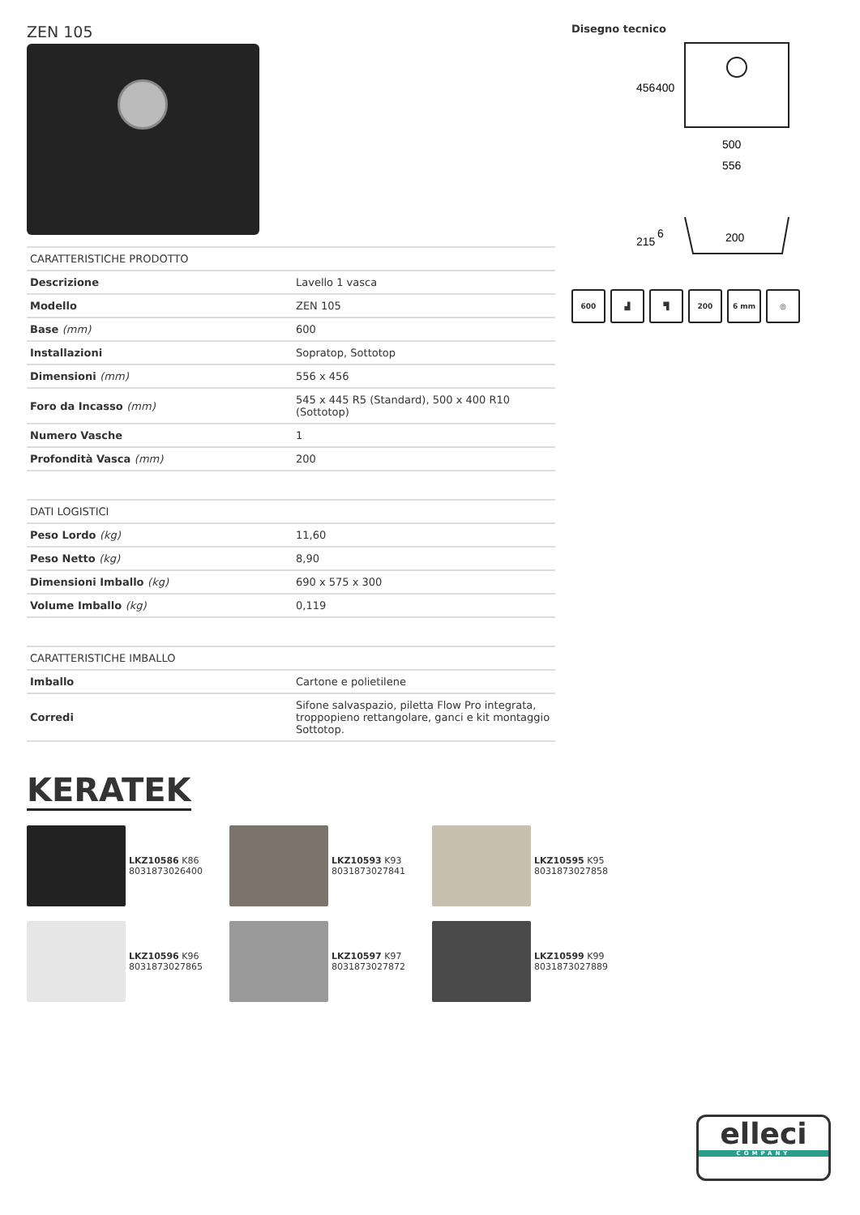ZEN 105
| CARATTERISTICHE PRODOTTO | |
| --- | --- |
| Descrizione | Lavello 1 vasca |
| Modello | ZEN 105 |
| Base (mm) | 600 |
| Installazioni | Sopratop, Sottotop |
| Dimensioni (mm) | 556 x 456 |
| Foro da Incasso (mm) | 545 x 445 R5 (Standard), 500 x 400 R10 (Sottotop) |
| Numero Vasche | 1 |
| Profondità Vasca (mm) | 200 |
| DATI LOGISTICI | |
| --- | --- |
| Peso Lordo (kg) | 11,60 |
| Peso Netto (kg) | 8,90 |
| Dimensioni Imballo (kg) | 690 x 575 x 300 |
| Volume Imballo (kg) | 0,119 |
| CARATTERISTICHE IMBALLO | |
| --- | --- |
| Imballo | Cartone e polietilene |
| Corredi | Sifone salvaspazio, piletta Flow Pro integrata, troppopieno rettangolare, ganci e kit montaggio Sottotop. |
Disegno tecnico
500
556
456
400
215
6
200
600 ▟ ▜ 200 6 mm ◎
KERATEK
LKZ10586 K86
8031873026400
LKZ10593 K93
8031873027841
LKZ10595 K95
8031873027858
LKZ10596 K96
8031873027865
LKZ10597 K97
8031873027872
LKZ10599 K99
8031873027889
elleci
COMPANY